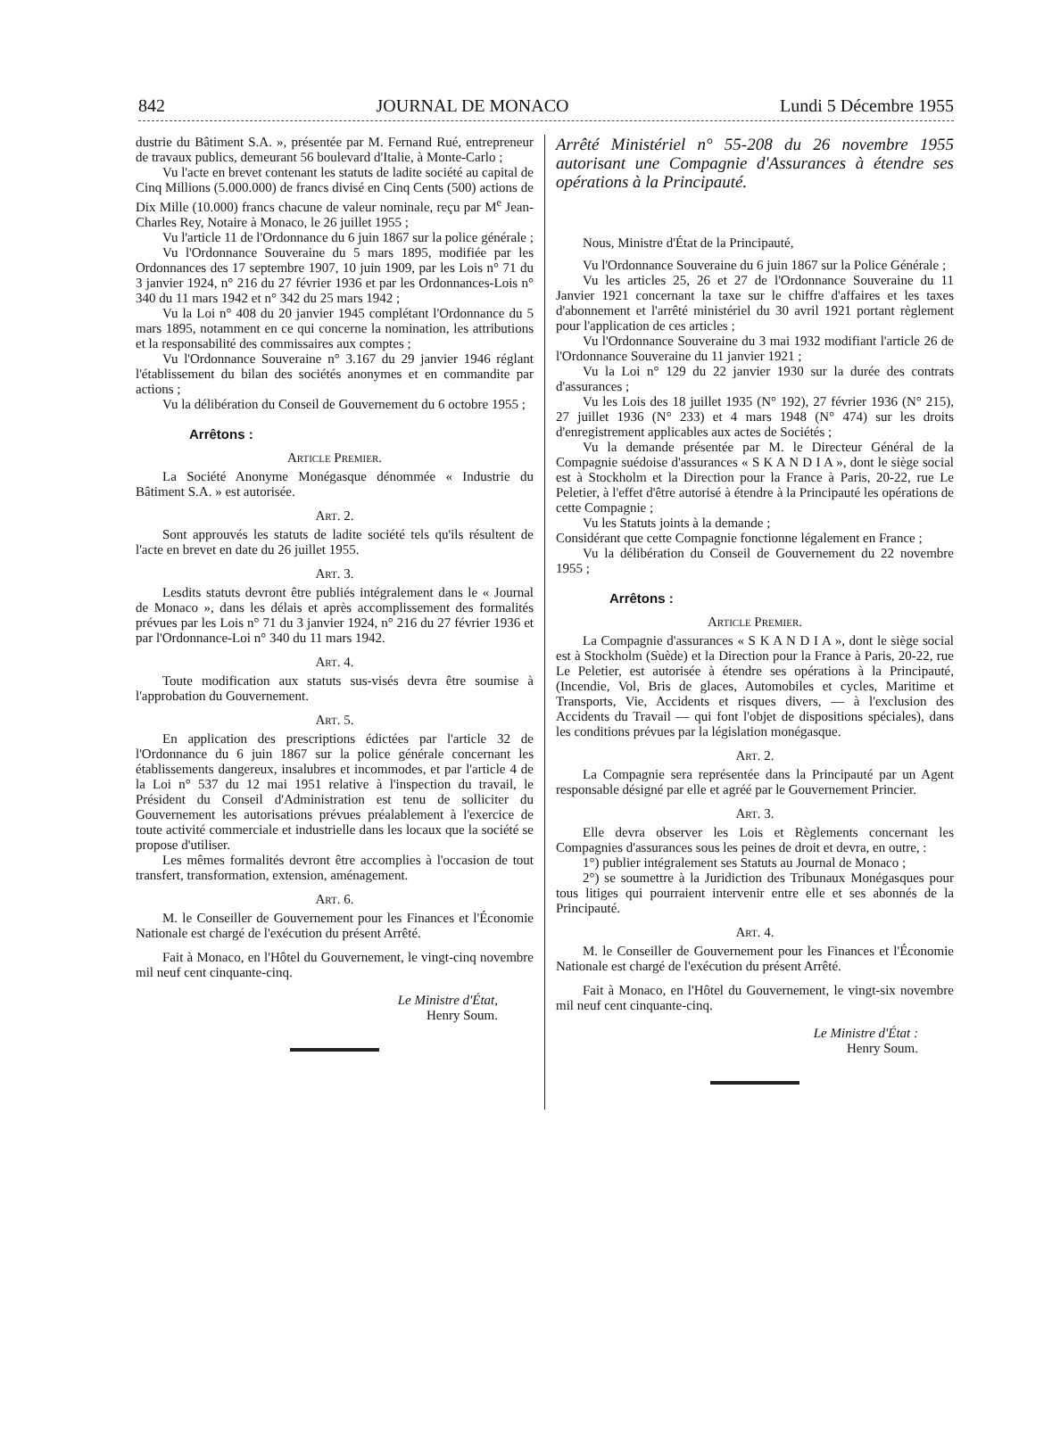842 JOURNAL DE MONACO Lundi 5 Décembre 1955
dustrie du Bâtiment S.A. », présentée par M. Fernand Rué, entrepreneur de travaux publics, demeurant 56 boulevard d'Italie, à Monte-Carlo ;
Vu l'acte en brevet contenant les statuts de ladite société au capital de Cinq Millions (5.000.000) de francs divisé en Cinq Cents (500) actions de Dix Mille (10.000) francs chacune de valeur nominale, reçu par M<sup>e</sup> Jean-Charles Rey, Notaire à Monaco, le 26 juillet 1955 ;
Vu l'article 11 de l'Ordonnance du 6 juin 1867 sur la police générale ;
Vu l'Ordonnance Souveraine du 5 mars 1895, modifiée par les Ordonnances des 17 septembre 1907, 10 juin 1909, par les Lois n° 71 du 3 janvier 1924, n° 216 du 27 février 1936 et par les Ordonnances-Lois n° 340 du 11 mars 1942 et n° 342 du 25 mars 1942 ;
Vu la Loi n° 408 du 20 janvier 1945 complétant l'Ordonnance du 5 mars 1895, notamment en ce qui concerne la nomination, les attributions et la responsabilité des commissaires aux comptes ;
Vu l'Ordonnance Souveraine n° 3.167 du 29 janvier 1946 réglant l'établissement du bilan des sociétés anonymes et en commandite par actions ;
Vu la délibération du Conseil de Gouvernement du 6 octobre 1955 ;
Arrêtons :
Article Premier.
La Société Anonyme Monégasque dénommée « Industrie du Bâtiment S.A. » est autorisée.
Art. 2.
Sont approuvés les statuts de ladite société tels qu'ils résultent de l'acte en brevet en date du 26 juillet 1955.
Art. 3.
Lesdits statuts devront être publiés intégralement dans le « Journal de Monaco », dans les délais et après accomplissement des formalités prévues par les Lois n° 71 du 3 janvier 1924, n° 216 du 27 février 1936 et par l'Ordonnance-Loi n° 340 du 11 mars 1942.
Art. 4.
Toute modification aux statuts sus-visés devra être soumise à l'approbation du Gouvernement.
Art. 5.
En application des prescriptions édictées par l'article 32 de l'Ordonnance du 6 juin 1867 sur la police générale concernant les établissements dangereux, insalubres et incommodes, et par l'article 4 de la Loi n° 537 du 12 mai 1951 relative à l'inspection du travail, le Président du Conseil d'Administration est tenu de solliciter du Gouvernement les autorisations prévues préalablement à l'exercice de toute activité commerciale et industrielle dans les locaux que la société se propose d'utiliser.
Les mêmes formalités devront être accomplies à l'occasion de tout transfert, transformation, extension, aménagement.
Art. 6.
M. le Conseiller de Gouvernement pour les Finances et l'Économie Nationale est chargé de l'exécution du présent Arrêté.
Fait à Monaco, en l'Hôtel du Gouvernement, le vingt-cinq novembre mil neuf cent cinquante-cinq.
Le Ministre d'État,
Henry Soum.
Arrêté Ministériel n° 55-208 du 26 novembre 1955 autorisant une Compagnie d'Assurances à étendre ses opérations à la Principauté.
Nous, Ministre d'État de la Principauté,
Vu l'Ordonnance Souveraine du 6 juin 1867 sur la Police Générale ;
Vu les articles 25, 26 et 27 de l'Ordonnance Souveraine du 11 Janvier 1921 concernant la taxe sur le chiffre d'affaires et les taxes d'abonnement et l'arrêté ministériel du 30 avril 1921 portant règlement pour l'application de ces articles ;
Vu l'Ordonnance Souveraine du 3 mai 1932 modifiant l'article 26 de l'Ordonnance Souveraine du 11 janvier 1921 ;
Vu la Loi n° 129 du 22 janvier 1930 sur la durée des contrats d'assurances ;
Vu les Lois des 18 juillet 1935 (N° 192), 27 février 1936 (N° 215), 27 juillet 1936 (N° 233) et 4 mars 1948 (N° 474) sur les droits d'enregistrement applicables aux actes de Sociétés ;
Vu la demande présentée par M. le Directeur Général de la Compagnie suédoise d'assurances « S K A N D I A », dont le siège social est à Stockholm et la Direction pour la France à Paris, 20-22, rue Le Peletier, à l'effet d'être autorisé à étendre à la Principauté les opérations de cette Compagnie ;
Vu les Statuts joints à la demande ;
Considérant que cette Compagnie fonctionne légalement en France ;
Vu la délibération du Conseil de Gouvernement du 22 novembre 1955 ;
Arrêtons :
Article Premier.
La Compagnie d'assurances « S K A N D I A », dont le siège social est à Stockholm (Suède) et la Direction pour la France à Paris, 20-22, rue Le Peletier, est autorisée à étendre ses opérations à la Principauté, (Incendie, Vol, Bris de glaces, Automobiles et cycles, Maritime et Transports, Vie, Accidents et risques divers, — à l'exclusion des Accidents du Travail — qui font l'objet de dispositions spéciales), dans les conditions prévues par la législation monégasque.
Art. 2.
La Compagnie sera représentée dans la Principauté par un Agent responsable désigné par elle et agréé par le Gouvernement Princier.
Art. 3.
Elle devra observer les Lois et Règlements concernant les Compagnies d'assurances sous les peines de droit et devra, en outre, :
1°) publier intégralement ses Statuts au Journal de Monaco ;
2°) se soumettre à la Juridiction des Tribunaux Monégasques pour tous litiges qui pourraient intervenir entre elle et ses abonnés de la Principauté.
Art. 4.
M. le Conseiller de Gouvernement pour les Finances et l'Économie Nationale est chargé de l'exécution du présent Arrêté.
Fait à Monaco, en l'Hôtel du Gouvernement, le vingt-six novembre mil neuf cent cinquante-cinq.
Le Ministre d'État :
Henry Soum.